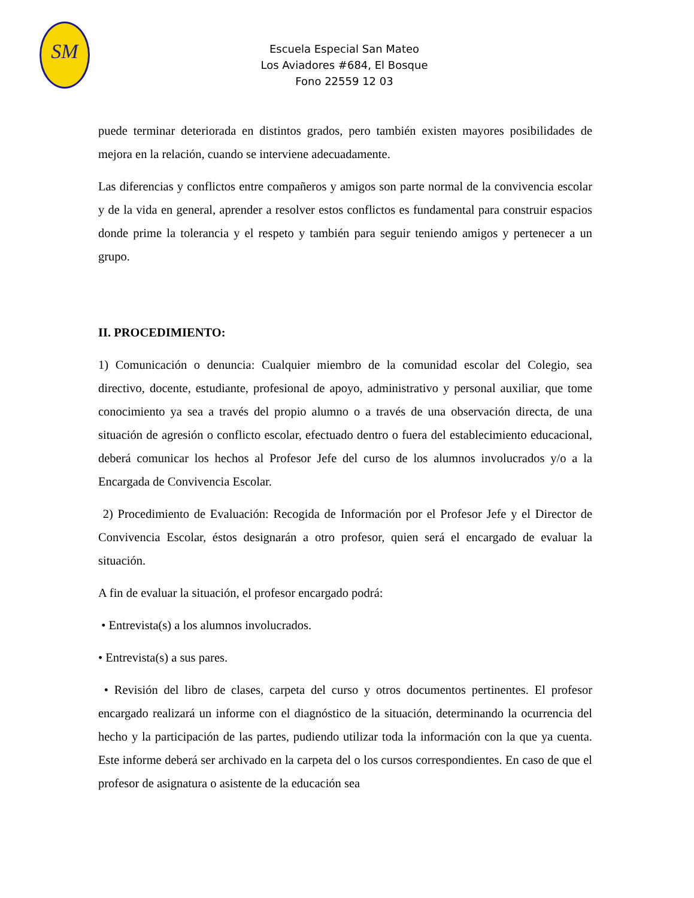SM
Escuela Especial San Mateo
Los Aviadores #684, El Bosque
Fono 22559 12 03
puede terminar deteriorada en distintos grados, pero también existen mayores posibilidades de mejora en la relación, cuando se interviene adecuadamente.
Las diferencias y conflictos entre compañeros y amigos son parte normal de la convivencia escolar y de la vida en general, aprender a resolver estos conflictos es fundamental para construir espacios donde prime la tolerancia y el respeto y también para seguir teniendo amigos y pertenecer a un grupo.
II. PROCEDIMIENTO:
1) Comunicación o denuncia: Cualquier miembro de la comunidad escolar del Colegio, sea directivo, docente, estudiante, profesional de apoyo, administrativo y personal auxiliar, que tome conocimiento ya sea a través del propio alumno o a través de una observación directa, de una situación de agresión o conflicto escolar, efectuado dentro o fuera del establecimiento educacional, deberá comunicar los hechos al Profesor Jefe del curso de los alumnos involucrados y/o a la Encargada de Convivencia Escolar.
2) Procedimiento de Evaluación: Recogida de Información por el Profesor Jefe y el Director de Convivencia Escolar, éstos designarán a otro profesor, quien será el encargado de evaluar la situación.
A fin de evaluar la situación, el profesor encargado podrá:
• Entrevista(s) a los alumnos involucrados.
• Entrevista(s) a sus pares.
• Revisión del libro de clases, carpeta del curso y otros documentos pertinentes. El profesor encargado realizará un informe con el diagnóstico de la situación, determinando la ocurrencia del hecho y la participación de las partes, pudiendo utilizar toda la información con la que ya cuenta. Este informe deberá ser archivado en la carpeta del o los cursos correspondientes. En caso de que el profesor de asignatura o asistente de la educación sea